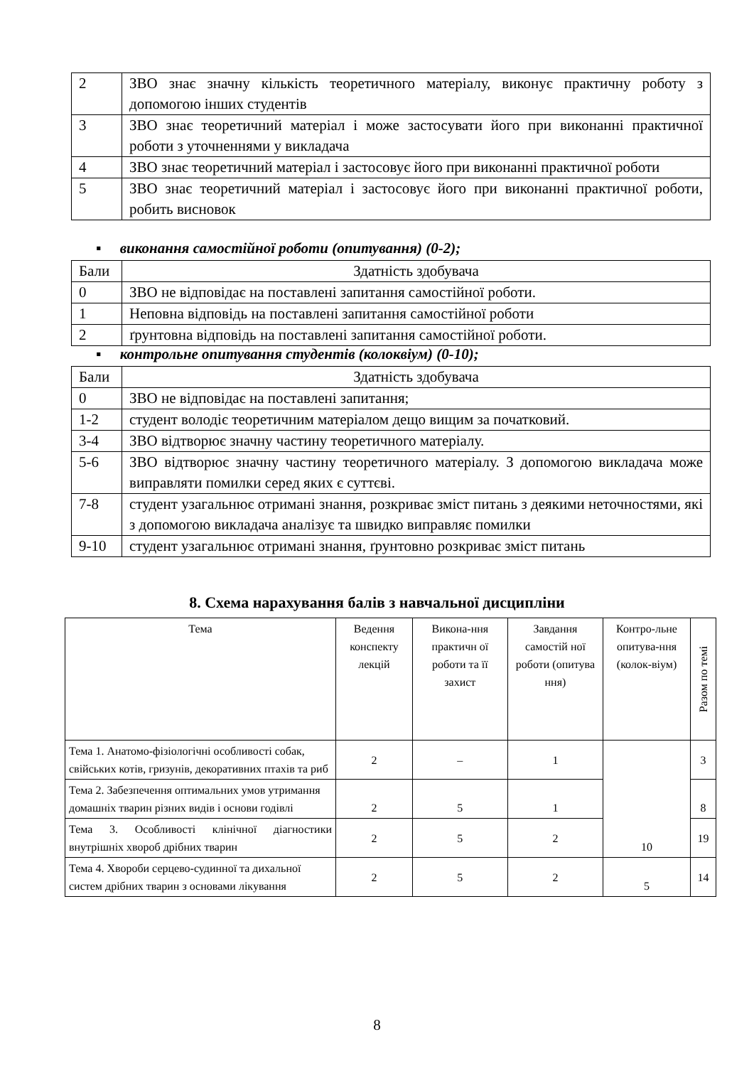| 2 | ЗВО знає значну кількість теоретичного матеріалу, виконує практичну роботу з допомогою інших студентів |
| 3 | ЗВО знає теоретичний матеріал і може застосувати його при виконанні практичної роботи з уточненнями у викладача |
| 4 | ЗВО знає теоретичний матеріал і застосовує його при виконанні практичної роботи |
| 5 | ЗВО знає теоретичний матеріал і застосовує його при виконанні практичної роботи, робить висновок |
▪ виконання самостійної роботи (опитування) (0-2);
| Бали | Здатність здобувача |
| 0 | ЗВО не відповідає на поставлені запитання самостійної роботи. |
| 1 | Неповна відповідь на поставлені запитання самостійної роботи |
| 2 | ґрунтовна відповідь на поставлені запитання самостійної роботи. |
▪ контрольне опитування студентів (колоквіум) (0-10);
| Бали | Здатність здобувача |
| 0 | ЗВО не відповідає на поставлені запитання; |
| 1-2 | студент володіє теоретичним матеріалом дещо вищим за початковий. |
| 3-4 | ЗВО відтворює значну частину теоретичного матеріалу. |
| 5-6 | ЗВО відтворює значну частину теоретичного матеріалу. З допомогою викладача може виправляти помилки серед яких є суттєві. |
| 7-8 | студент узагальнює отримані знання, розкриває зміст питань з деякими неточностями, які з допомогою викладача аналізує та швидко виправляє помилки |
| 9-10 | студент узагальнює отримані знання, ґрунтовно розкриває зміст питань |
8. Схема нарахування балів з навчальної дисципліни
| Тема | Ведення конспекту лекцій | Викона-ння практичн ої роботи та її захист | Завдання самостій ної роботи (опитува ння) | Контро-льне опитува-ння (колок-віум) | Разом по темі |
| --- | --- | --- | --- | --- | --- |
| Тема 1. Анатомо-фізіологічні особливості собак, свійських котів, гризунів, декоративних птахів та риб | 2 | – | 1 | 10 | 3 |
| Тема 2. Забезпечення оптимальних умов утримання домашніх тварин різних видів і основи годівлі | 2 | 5 | 1 | | 8 |
| Тема 3. Особливості клінічної діагностики внутрішніх хвороб дрібних тварин | 2 | 5 | 2 | | 19 |
| Тема 4. Хвороби серцево-судинної та дихальної систем дрібних тварин з основами лікування | 2 | 5 | 2 | 5 | 14 |
8